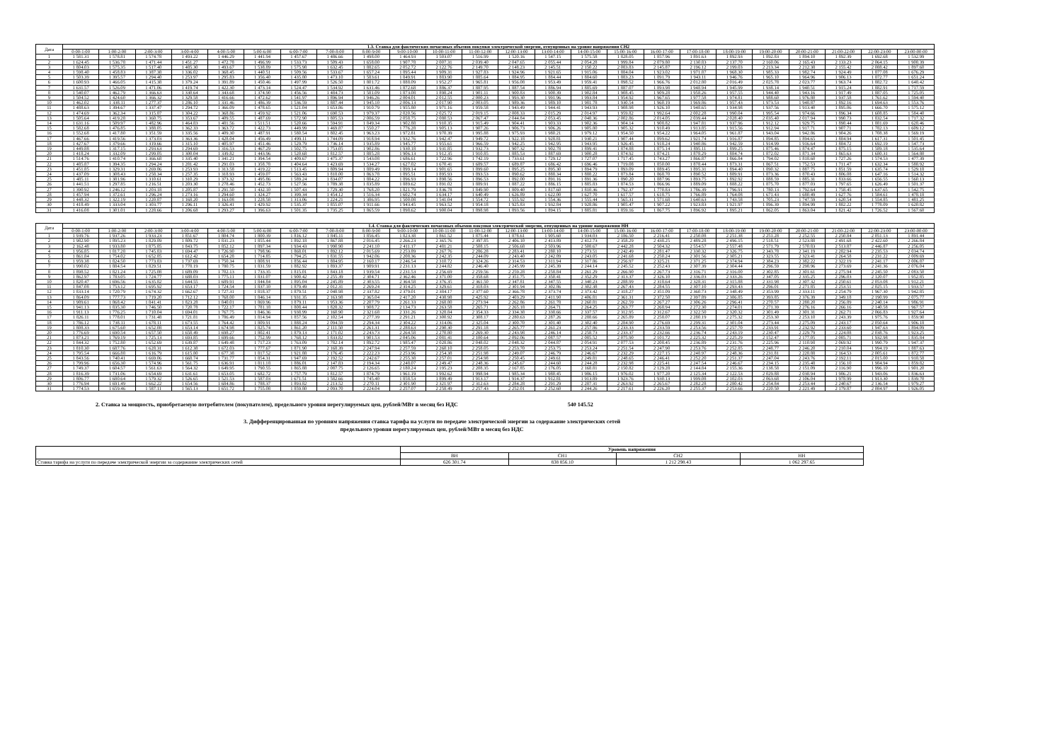| Дата | 1.3. Ставка для фактических почасовых объемов покупки электрической энергии, отпущенных на уровне напряжения СН2 | | | | | | | | | | | | | | | | | | | | | | | |
| --- | --- | --- | --- | --- | --- | --- | --- | --- | --- | --- | --- | --- | --- | --- | --- | --- | --- | --- | --- | --- | --- | --- | --- | --- |
| | 0:00-1:00 | 1:00-2:00 | 2:00-3:00 | 3:00-4:00 | 4:00-5:00 | 5:00-6:00 | 6:00-7:00 | 7:00-8:00 | 8:00-9:00 | 9:00-10:00 | 10:00-11:00 | 11:00-12:00 | 12:00-13:00 | 13:00-14:00 | 14:00-15:00 | 15:00-16:00 | 16:00-17:00 | 17:00-18:00 | 18:00-19:00 | 19:00-20:00 | 20:00-21:00 | 21:00-22:00 | 22:00-23:00 | 23:00-00:00 |
| 1 | 1 581.31 | 1 578.81 | 1 574.78 | 1 493.22 | 1 446.29 | 1 441.94 | 1 457.67 | 1 486.66 | 1 498.00 | 1 464.93 | 1 503.07 | 1 516.99 | 1 520.16 | 1 547.15 | 1 575.58 | 1 828.05 | 1 857.96 | 1 891.63 | 1 892.93 | 1 892.83 | 1 894.10 | 1 892.39 | 1 692.68 | 1 532.99 |
| 2 | 1 624.45 | 1 536.78 | 1 471.44 | 1 451.27 | 1 472.78 | 1 496.99 | 1 533.73 | 1 509.43 | 1 658.00 | 1 907.78 | 2 007.31 | 2 039.40 | 2 047.65 | 2 055.44 | 2 054.28 | 1 999.84 | 2 079.80 | 2 130.83 | 2 137.70 | 2 160.06 | 2 165.43 | 2 133.23 | 2 064.15 | 1 908.39 |
| 3 | 1 804.03 | 1 575.35 | 1 517.40 | 1 485.30 | 1 493.67 | 1 538.89 | 1 575.98 | 1 632.45 | 1 882.65 | 2 052.72 | 2 122.76 | 2 149.70 | 2 148.23 | 2 145.51 | 2 150.22 | 2 083.83 | 2 145.87 | 2 196.12 | 2 199.03 | 2 213.34 | 2 212.38 | 2 155.42 | 2 088.42 | 1 897.60 |
| 4 | 1 598.40 | 1 458.83 | 1 387.38 | 1 336.02 | 1 368.45 | 1 440.51 | 1 509.56 | 1 533.67 | 1 657.24 | 1 895.44 | 1 909.31 | 1 927.83 | 1 924.96 | 1 921.65 | 1 915.06 | 1 884.04 | 1 923.02 | 1 971.87 | 1 968.30 | 1 985.33 | 1 982.74 | 1 924.49 | 1 877.08 | 1 676.29 |
| 5 | 1 503.39 | 1 395.57 | 1 294.40 | 1 253.97 | 1 295.83 | 1 356.40 | 1 435.80 | 1 473.10 | 1 583.61 | 1 849.91 | 1 883.90 | 1 885.64 | 1 884.95 | 1 884.44 | 1 884.60 | 1 883.23 | 1 891.79 | 1 943.11 | 1 946.76 | 1 965.10 | 1 964.96 | 1 906.13 | 1 872.77 | 1 651.24 |
| 6 | 1 600.93 | 1 466.05 | 1 415.38 | 1 379.24 | 1 391.89 | 1 450.46 | 1 497.99 | 1 526.50 | 1 801.72 | 1 888.09 | 1 952.27 | 1 965.81 | 1 956.08 | 1 953.49 | 1 959.41 | 1 898.52 | 1 966.76 | 2 012.80 | 2 016.49 | 2 025.78 | 2 023.77 | 1 963.74 | 1 882.72 | 1 648.42 |
| 7 | 1 631.57 | 1 526.09 | 1 471.06 | 1 419.74 | 1 422.30 | 1 473.14 | 1 524.47 | 1 534.92 | 1 631.46 | 1 872.68 | 1 886.37 | 1 887.95 | 1 887.54 | 1 886.94 | 1 885.69 | 1 887.07 | 1 893.98 | 1 948.94 | 1 945.99 | 1 938.14 | 1 940.51 | 1 915.24 | 1 882.91 | 1 717.59 |
| 8 | 1 540.07 | 1 462.79 | 1 366.63 | 1 330.64 | 1 343.68 | 1 374.90 | 1 456.56 | 1 484.73 | 1 581.09 | 1 873.08 | 1 898.24 | 1 901.11 | 1 900.83 | 1 900.39 | 1 902.84 | 1 908.45 | 1 909.28 | 1 958.26 | 1 957.55 | 1 944.40 | 1 943.16 | 1 917.49 | 1 887.05 | 1 725.05 |
| 9 | 1 504.52 | 1 424.60 | 1 366.32 | 1 329.58 | 1 416.66 | 1 472.62 | 1 541.97 | 1 896.94 | 1 946.26 | 2 004.01 | 2 012.55 | 2 000.23 | 1 993.30 | 1 991.96 | 1 993.84 | 1 954.92 | 1 967.65 | 1 977.58 | 1 974.81 | 1 988.60 | 1 976.80 | 1 937.58 | 1 761.62 | 1 594.40 |
| 10 | 1 462.02 | 1 338.11 | 1 277.37 | 1 286.10 | 1 331.46 | 1 486.39 | 1 536.59 | 1 887.44 | 1 945.10 | 2 006.13 | 2 017.90 | 2 003.05 | 1 989.36 | 1 989.10 | 1 981.78 | 1 930.54 | 1 960.19 | 1 969.86 | 1 957.43 | 1 973.53 | 1 948.87 | 1 892.16 | 1 694.63 | 1 553.76 |
| 11 | 1 488.63 | 1 394.67 | 1 337.47 | 1 294.72 | 1 366.09 | 1 478.65 | 1 521.04 | 1 653.86 | 1 910.79 | 1 955.80 | 1 971.16 | 1 959.58 | 1 943.49 | 1 944.41 | 1 943.93 | 1 908.98 | 1 926.10 | 1 948.65 | 1 934.98 | 1 937.56 | 1 913.40 | 1 895.06 | 1 666.70 | 1 575.12 |
| 12 | 1 474.69 | 1 362.34 | 1 315.87 | 1 304.22 | 1 368.86 | 1 459.92 | 1 521.06 | 1 690.53 | 1 979.37 | 2 020.56 | 2 025.72 | 2 019.15 | 2 008.33 | 2 015.29 | 2 014.97 | 1 959.82 | 1 992.64 | 2 002.28 | 1 990.04 | 1 995.54 | 1 974.66 | 1 896.34 | 1 608.85 | 1 584.40 |
| 13 | 1 505.64 | 1 419.28 | 1 360.75 | 1 353.67 | 1 409.55 | 1 487.69 | 1 572.90 | 1 805.53 | 2 006.59 | 2 058.75 | 2 080.53 | 2 067.47 | 2 044.84 | 2 053.45 | 2 048.36 | 2 002.86 | 2 014.05 | 2 039.44 | 2 028.40 | 2 035.40 | 2 017.94 | 1 990.73 | 1 832.54 | 1 717.32 |
| 14 | 1 631.16 | 1 509.97 | 1 482.96 | 1 464.83 | 1 481.56 | 1 511.51 | 1 520.66 | 1 594.91 | 1 849.34 | 1 902.88 | 1 910.35 | 1 915.49 | 1 904.41 | 1 903.33 | 1 902.36 | 1 904.14 | 1 908.82 | 1 947.81 | 1 937.96 | 1 912.12 | 1 929.75 | 1 898.44 | 1 881.69 | 1 628.46 |
| 15 | 1 582.68 | 1 476.85 | 1 388.05 | 1 362.33 | 1 363.72 | 1 422.73 | 1 449.99 | 1 469.87 | 1 550.27 | 1 776.28 | 1 905.13 | 1 907.26 | 1 906.73 | 1 906.26 | 1 905.80 | 1 905.32 | 1 910.49 | 1 913.85 | 1 915.56 | 1 912.94 | 1 917.71 | 1 907.71 | 1 782.13 | 1 609.12 |
| 16 | 1 552.68 | 1 417.80 | 1 351.59 | 1 335.56 | 1 409.30 | 1 487.91 | 1 580.54 | 1 802.45 | 1 963.23 | 1 972.81 | 1 970.39 | 1 995.88 | 1 975.93 | 1 980.21 | 1 979.12 | 1 954.50 | 1 954.22 | 1 964.05 | 1 961.87 | 1 943.04 | 1 942.86 | 1 904.26 | 1 708.38 | 1 569.19 |
| 17 | 1 467.66 | 1 419.56 | 1 373.03 | 1 363.36 | 1 428.04 | 1 456.49 | 1 499.11 | 1 744.09 | 1 918.94 | 1 932.76 | 1 942.47 | 1 949.72 | 1 922.18 | 1 928.81 | 1 930.21 | 1 907.44 | 1 899.62 | 1 921.74 | 1 916.87 | 1 894.85 | 1 894.65 | 1 884.94 | 1 617.31 | 1 501.45 |
| 18 | 1 427.67 | 1 379.66 | 1 319.66 | 1 315.10 | 1 405.97 | 1 451.46 | 1 529.79 | 1 736.14 | 1 935.89 | 1 945.77 | 1 955.61 | 1 966.59 | 1 942.25 | 1 942.95 | 1 943.95 | 1 926.45 | 1 918.24 | 1 940.86 | 1 942.59 | 1 914.99 | 1 916.64 | 1 884.72 | 1 692.19 | 1 547.73 |
| 19 | 1 449.88 | 1 317.15 | 1 293.63 | 1 294.69 | 1 316.53 | 1 467.29 | 1 502.75 | 1 753.05 | 1 902.86 | 1 930.18 | 1 931.85 | 1 932.73 | 1 907.32 | 1 902.78 | 1 899.41 | 1 874.88 | 1 875.14 | 1 895.11 | 1 899.25 | 1 875.46 | 1 874.47 | 1 875.15 | 1 589.18 | 1 535.64 |
| 20 | 1 418.24 | 1 332.09 | 1 299.05 | 1 300.04 | 1 339.82 | 1 443.96 | 1 520.68 | 1 812.57 | 1 885.28 | 1 906.13 | 1 912.35 | 1 910.85 | 1 885.53 | 1 887.69 | 1 900.28 | 1 874.92 | 1 874.21 | 1 878.29 | 1 884.74 | 1 872.02 | 1 871.34 | 1 865.63 | 1 680.31 | 1 564.80 |
| 21 | 1 514.76 | 1 410.74 | 1 366.68 | 1 335.40 | 1 341.21 | 1 394.54 | 1 409.67 | 1 475.37 | 1 543.08 | 1 686.61 | 1 722.96 | 1 742.19 | 1 733.61 | 1 729.12 | 1 727.07 | 1 717.45 | 1 743.27 | 1 866.87 | 1 866.84 | 1 794.02 | 1 818.60 | 1 727.26 | 1 574.53 | 1 477.39 |
| 22 | 1 485.87 | 1 394.35 | 1 294.24 | 1 281.42 | 1 291.03 | 1 358.78 | 1 404.64 | 1 423.69 | 1 534.27 | 1 627.02 | 1 670.41 | 1 689.57 | 1 689.87 | 1 686.42 | 1 696.46 | 1 719.08 | 1 850.00 | 1 878.44 | 1 873.31 | 1 867.51 | 1 752.53 | 1 711.47 | 1 632.34 | 1 588.92 |
| 23 | 1 451.85 | 1 329.31 | 1 269.86 | 1 253.93 | 1 313.58 | 1 419.22 | 1 513.45 | 1 809.94 | 1 889.49 | 1 899.14 | 1 901.65 | 1 899.60 | 1 895.25 | 1 895.30 | 1 894.79 | 1 893.09 | 1 889.45 | 1 895.31 | 1 894.40 | 1 890.32 | 1 887.75 | 1 851.59 | 1 635.74 | 1 529.18 |
| 24 | 1 437.09 | 1 308.43 | 1 258.34 | 1 257.35 | 1 318.93 | 1 459.07 | 1 563.43 | 1 818.00 | 1 863.78 | 1 895.51 | 1 895.93 | 1 893.53 | 1 890.62 | 1 888.34 | 1 888.22 | 1 873.84 | 1 868.70 | 1 890.52 | 1 889.91 | 1 873.36 | 1 870.43 | 1 806.08 | 1 647.16 | 1 514.32 |
| 25 | 1 485.11 | 1 381.96 | 1 310.61 | 1 310.29 | 1 373.32 | 1 495.86 | 1 589.24 | 1 834.07 | 1 884.22 | 1 896.93 | 1 898.56 | 1 896.53 | 1 892.00 | 1 891.16 | 1 891.36 | 1 890.20 | 1 887.96 | 1 893.75 | 1 892.92 | 1 888.59 | 1 885.31 | 1 833.66 | 1 656.55 | 1 560.13 |
| 26 | 1 441.51 | 1 297.85 | 1 216.51 | 1 203.30 | 1 278.46 | 1 452.73 | 1 527.56 | 1 789.38 | 1 835.89 | 1 889.62 | 1 891.02 | 1 889.91 | 1 887.22 | 1 886.15 | 1 885.83 | 1 874.53 | 1 866.96 | 1 889.09 | 1 888.22 | 1 875.70 | 1 877.03 | 1 797.65 | 1 626.49 | 1 501.37 |
| 27 | 1 390.92 | 1 246.12 | 1 203.18 | 1 205.87 | 1 291.50 | 1 432.10 | 1 507.43 | 1 729.30 | 1 768.20 | 1 821.79 | 1 836.78 | 1 849.90 | 1 809.40 | 1 817.60 | 1 810.36 | 1 792.37 | 1 770.83 | 1 786.39 | 1 796.91 | 1 780.13 | 1 792.64 | 1 758.45 | 1 637.65 | 1 542.75 |
| 28 | 1 457.94 | 1 372.61 | 1 296.24 | 1 273.16 | 1 294.60 | 1 324.27 | 1 399.34 | 1 454.12 | 1 516.34 | 1 602.74 | 1 634.17 | 1 640.49 | 1 626.89 | 1 622.00 | 1 627.70 | 1 617.57 | 1 618.75 | 1 766.89 | 1 764.08 | 1 671.43 | 1 680.49 | 1 627.76 | 1 584.61 | 1 478.18 |
| 29 | 1 448.32 | 1 322.19 | 1 220.87 | 1 168.20 | 1 163.08 | 1 228.58 | 1 313.06 | 1 224.21 | 1 386.95 | 1 500.08 | 1 541.04 | 1 554.72 | 1 555.92 | 1 554.36 | 1 555.44 | 1 565.31 | 1 571.68 | 1 640.63 | 1 743.58 | 1 705.23 | 1 747.59 | 1 620.54 | 1 554.85 | 1 481.25 |
| 30 | 1 418.49 | 1 333.04 | 1 303.77 | 1 296.11 | 1 326.41 | 1 429.92 | 1 535.37 | 1 855.07 | 1 911.66 | 1 943.45 | 1 963.52 | 1 954.18 | 1 925.83 | 1 932.84 | 1 928.86 | 1 905.47 | 1 907.22 | 1 923.83 | 1 921.97 | 1 896.39 | 1 894.99 | 1 882.22 | 1 778.09 | 1 620.82 |
| 31 | 1 416.08 | 1 301.01 | 1 228.66 | 1 206.68 | 1 293.27 | 1 396.63 | 1 501.35 | 1 735.25 | 1 865.59 | 1 898.62 | 1 900.04 | 1 898.98 | 1 893.56 | 1 894.15 | 1 885.81 | 1 859.16 | 1 867.75 | 1 896.92 | 1 895.21 | 1 862.05 | 1 863.04 | 1 821.42 | 1 726.52 | 1 567.60 |
| Дата | 1.4. Ставка для фактических почасовых объемов покупки электрической энергии, отпущенных на уровне напряжения НН | | | | | | | | | | | | | | | | | | | | | | | |
| --- | --- | --- | --- | --- | --- | --- | --- | --- | --- | --- | --- | --- | --- | --- | --- | --- | --- | --- | --- | --- | --- | --- | --- | --- |
| | 0:00-1:00 | 1:00-2:00 | 2:00-3:00 | 3:00-4:00 | 4:00-5:00 | 5:00-6:00 | 6:00-7:00 | 7:00-8:00 | 8:00-9:00 | 9:00-10:00 | 10:00-11:00 | 11:00-12:00 | 12:00-13:00 | 13:00-14:00 | 14:00-15:00 | 15:00-16:00 | 16:00-17:00 | 17:00-18:00 | 18:00-19:00 | 19:00-20:00 | 20:00-21:00 | 21:00-22:00 | 22:00-23:00 | 23:00-00:00 |
| 1 | 1 939.76 | 1 937.26 | 1 933.23 | 1 851.67 | 1 804.74 | 1 800.39 | 1 816.12 | 1 845.11 | 1 856.45 | 1 823.38 | 1 861.52 | 1 875.44 | 1 878.61 | 1 905.60 | 1 934.03 | 2 186.50 | 2 216.41 | 2 250.08 | 2 251.38 | 2 251.28 | 2 252.55 | 2 250.84 | 2 051.13 | 1 891.44 |
| 2 | 1 982.90 | 1 895.23 | 1 829.89 | 1 809.72 | 1 831.23 | 1 855.44 | 1 892.18 | 1 867.88 | 2 016.45 | 2 266.23 | 2 365.76 | 2 397.85 | 2 406.10 | 2 413.89 | 2 412.73 | 2 358.29 | 2 438.25 | 2 489.28 | 2 496.15 | 2 518.51 | 2 523.88 | 2 491.68 | 2 422.60 | 2 266.84 |
| 3 | 2 162.48 | 1 933.80 | 1 875.85 | 1 843.75 | 1 852.12 | 1 897.34 | 1 934.43 | 1 990.90 | 2 241.10 | 2 411.17 | 2 481.21 | 2 508.15 | 2 506.68 | 2 503.96 | 2 508.67 | 2 442.28 | 2 504.32 | 2 554.57 | 2 557.48 | 2 571.79 | 2 570.83 | 2 513.87 | 2 446.87 | 2 256.05 |
| 4 | 1 956.85 | 1 817.28 | 1 745.83 | 1 694.47 | 1 726.90 | 1 798.96 | 1 868.01 | 1 892.12 | 2 015.69 | 2 253.89 | 2 267.76 | 2 286.28 | 2 283.41 | 2 280.10 | 2 273.51 | 2 242.49 | 2 281.47 | 2 330.32 | 2 326.75 | 2 343.78 | 2 341.19 | 2 282.94 | 2 235.53 | 2 034.74 |
| 5 | 1 861.84 | 1 754.02 | 1 652.85 | 1 612.42 | 1 654.28 | 1 714.85 | 1 794.25 | 1 831.55 | 1 942.06 | 2 208.36 | 2 242.35 | 2 244.09 | 2 243.40 | 2 242.89 | 2 243.05 | 2 241.68 | 2 250.24 | 2 301.56 | 2 305.21 | 2 323.55 | 2 323.41 | 2 264.58 | 2 231.22 | 2 009.69 |
| 6 | 1 959.38 | 1 824.50 | 1 773.83 | 1 737.69 | 1 750.34 | 1 808.91 | 1 856.44 | 1 884.95 | 2 160.17 | 2 246.54 | 2 310.72 | 2 324.26 | 2 314.53 | 2 311.94 | 2 317.86 | 2 256.97 | 2 325.21 | 2 371.25 | 2 374.94 | 2 384.23 | 2 382.22 | 2 322.19 | 2 241.17 | 2 006.87 |
| 7 | 1 990.02 | 1 884.54 | 1 829.51 | 1 778.19 | 1 780.75 | 1 831.59 | 1 882.92 | 1 893.37 | 1 989.91 | 2 231.13 | 2 244.82 | 2 246.40 | 2 245.99 | 2 245.39 | 2 244.14 | 2 245.52 | 2 252.43 | 2 307.39 | 2 304.44 | 2 296.59 | 2 298.96 | 2 273.69 | 2 241.36 | 2 076.04 |
| 8 | 1 898.52 | 1 821.24 | 1 725.08 | 1 689.09 | 1 702.13 | 1 733.35 | 1 815.01 | 1 843.18 | 1 939.54 | 2 231.53 | 2 256.69 | 2 259.56 | 2 259.28 | 2 258.84 | 2 261.29 | 2 266.90 | 2 267.73 | 2 316.71 | 2 316.00 | 2 302.85 | 2 301.61 | 2 275.94 | 2 245.50 | 2 083.50 |
| 9 | 1 862.97 | 1 783.05 | 1 724.77 | 1 688.03 | 1 775.11 | 1 831.07 | 1 900.42 | 2 255.39 | 2 304.71 | 2 362.46 | 2 371.00 | 2 358.68 | 2 351.75 | 2 350.41 | 2 352.29 | 2 313.37 | 2 326.10 | 2 336.03 | 2 333.26 | 2 347.05 | 2 335.25 | 2 296.03 | 2 120.07 | 1 952.85 |
| 10 | 1 820.47 | 1 696.56 | 1 635.82 | 1 644.55 | 1 689.91 | 1 844.84 | 1 895.04 | 2 245.89 | 2 303.55 | 2 364.58 | 2 376.35 | 2 361.50 | 2 347.81 | 2 347.55 | 2 340.23 | 2 288.99 | 2 318.64 | 2 328.31 | 2 315.88 | 2 331.98 | 2 307.32 | 2 250.61 | 2 053.08 | 1 912.21 |
| 11 | 1 847.08 | 1 753.12 | 1 695.92 | 1 653.17 | 1 724.54 | 1 837.10 | 1 879.49 | 2 012.31 | 2 269.24 | 2 314.25 | 2 329.61 | 2 318.03 | 2 301.94 | 2 302.86 | 2 302.38 | 2 267.43 | 2 284.55 | 2 307.10 | 2 293.43 | 2 296.01 | 2 271.85 | 2 253.51 | 2 025.15 | 1 933.57 |
| 12 | 1 833.14 | 1 720.79 | 1 674.32 | 1 662.67 | 1 727.31 | 1 818.37 | 1 879.51 | 2 048.98 | 2 337.82 | 2 379.01 | 2 384.17 | 2 377.60 | 2 366.78 | 2 373.74 | 2 373.42 | 2 318.27 | 2 351.09 | 2 360.73 | 2 348.49 | 2 353.99 | 2 333.11 | 2 254.79 | 1 967.30 | 1 942.85 |
| 13 | 1 864.09 | 1 777.73 | 1 719.20 | 1 712.12 | 1 768.00 | 1 846.14 | 1 931.35 | 2 163.98 | 2 365.04 | 2 417.20 | 2 438.98 | 2 425.92 | 2 403.29 | 2 411.90 | 2 406.81 | 2 361.31 | 2 372.50 | 2 397.89 | 2 386.85 | 2 393.85 | 2 376.39 | 2 349.18 | 2 190.99 | 2 075.77 |
| 14 | 1 989.61 | 1 868.42 | 1 841.41 | 1 823.28 | 1 840.01 | 1 869.96 | 1 879.11 | 1 953.36 | 2 207.79 | 2 261.33 | 2 268.80 | 2 273.94 | 2 262.86 | 2 261.78 | 2 260.81 | 2 262.59 | 2 267.27 | 2 306.26 | 2 296.41 | 2 270.57 | 2 288.20 | 2 256.89 | 2 240.14 | 1 986.91 |
| 15 | 1 941.13 | 1 835.30 | 1 746.50 | 1 720.78 | 1 722.17 | 1 781.18 | 1 808.44 | 1 828.32 | 1 908.72 | 2 134.73 | 2 263.58 | 2 265.71 | 2 265.18 | 2 264.71 | 2 264.25 | 2 263.77 | 2 268.94 | 2 272.30 | 2 274.01 | 2 271.39 | 2 276.16 | 2 266.16 | 2 140.58 | 1 967.57 |
| 16 | 1 911.13 | 1 776.25 | 1 710.04 | 1 694.01 | 1 767.75 | 1 846.36 | 1 938.99 | 2 160.90 | 2 321.68 | 2 331.26 | 2 328.84 | 2 354.33 | 2 334.38 | 2 338.66 | 2 337.57 | 2 312.95 | 2 312.67 | 2 322.50 | 2 320.32 | 2 301.49 | 2 301.31 | 2 262.71 | 2 066.83 | 1 927.64 |
| 17 | 1 826.11 | 1 778.01 | 1 731.48 | 1 721.81 | 1 786.49 | 1 814.94 | 1 857.56 | 2 102.54 | 2 277.39 | 2 291.21 | 2 300.92 | 2 308.17 | 2 280.63 | 2 287.26 | 2 288.66 | 2 265.89 | 2 258.07 | 2 280.19 | 2 275.32 | 2 253.30 | 2 253.10 | 2 243.39 | 1 975.76 | 1 859.90 |
| 18 | 1 786.12 | 1 738.11 | 1 678.11 | 1 673.55 | 1 764.42 | 1 809.91 | 1 888.24 | 2 094.59 | 2 294.34 | 2 304.22 | 2 314.06 | 2 325.04 | 2 300.70 | 2 301.40 | 2 302.40 | 2 284.90 | 2 276.69 | 2 299.31 | 2 301.04 | 2 273.44 | 2 275.09 | 2 243.17 | 2 050.64 | 1 906.18 |
| 19 | 1 808.33 | 1 675.60 | 1 652.08 | 1 653.14 | 1 674.98 | 1 825.74 | 1 861.20 | 2 111.50 | 2 261.31 | 2 288.63 | 2 290.30 | 2 291.18 | 2 265.77 | 2 261.23 | 2 257.86 | 2 233.33 | 2 233.59 | 2 253.56 | 2 257.70 | 2 233.91 | 2 232.92 | 2 233.60 | 1 947.63 | 1 894.09 |
| 20 | 1 776.69 | 1 690.54 | 1 657.50 | 1 658.49 | 1 698.27 | 1 802.41 | 1 879.13 | 2 171.02 | 2 243.73 | 2 264.58 | 2 270.80 | 2 269.30 | 2 243.98 | 2 246.14 | 2 258.73 | 2 233.37 | 2 232.66 | 2 236.74 | 2 243.19 | 2 230.47 | 2 229.79 | 2 224.08 | 2 038.76 | 1 923.25 |
| 21 | 1 873.21 | 1 769.19 | 1 725.13 | 1 693.85 | 1 699.66 | 1 752.99 | 1 768.12 | 1 833.82 | 1 901.53 | 2 045.06 | 2 081.41 | 2 100.64 | 2 092.06 | 2 087.57 | 2 085.52 | 2 075.90 | 2 101.72 | 2 225.32 | 2 225.29 | 2 152.47 | 2 177.05 | 2 085.71 | 1 932.98 | 1 835.84 |
| 22 | 1 844.32 | 1 752.80 | 1 652.69 | 1 639.87 | 1 649.48 | 1 717.23 | 1 763.09 | 1 782.14 | 1 892.72 | 1 985.47 | 2 028.86 | 2 048.02 | 2 048.32 | 2 044.87 | 2 054.91 | 2 077.53 | 2 208.45 | 2 236.89 | 2 231.76 | 2 225.96 | 2 110.98 | 2 069.92 | 1 990.79 | 1 947.37 |
| 23 | 1 810.30 | 1 687.76 | 1 628.31 | 1 612.38 | 1 672.03 | 1 777.67 | 1 871.90 | 2 168.39 | 2 247.94 | 2 257.59 | 2 260.10 | 2 258.05 | 2 253.70 | 2 253.75 | 2 253.24 | 2 251.54 | 2 247.90 | 2 253.76 | 2 252.85 | 2 248.77 | 2 246.20 | 2 210.04 | 1 994.19 | 1 887.63 |
| 24 | 1 795.54 | 1 666.88 | 1 616.79 | 1 615.80 | 1 677.38 | 1 817.52 | 1 921.88 | 2 176.45 | 2 222.23 | 2 253.96 | 2 254.38 | 2 251.98 | 2 249.07 | 2 246.79 | 2 246.67 | 2 232.29 | 2 227.15 | 2 248.97 | 2 248.36 | 2 231.81 | 2 228.88 | 2 164.53 | 2 005.61 | 1 872.77 |
| 25 | 1 843.56 | 1 740.41 | 1 669.06 | 1 668.74 | 1 731.77 | 1 854.31 | 1 947.69 | 2 192.52 | 2 242.67 | 2 255.38 | 2 257.01 | 2 254.98 | 2 250.45 | 2 249.61 | 2 249.81 | 2 248.65 | 2 246.41 | 2 252.20 | 2 251.37 | 2 247.04 | 2 243.76 | 2 192.11 | 2 015.00 | 1 918.58 |
| 26 | 1 799.96 | 1 656.30 | 1 574.96 | 1 561.75 | 1 636.91 | 1 811.18 | 1 886.01 | 2 147.83 | 2 194.34 | 2 248.07 | 2 249.47 | 2 248.36 | 2 245.67 | 2 244.60 | 2 244.28 | 2 232.98 | 2 225.41 | 2 247.54 | 2 246.67 | 2 234.15 | 2 235.48 | 2 156.10 | 1 984.94 | 1 859.82 |
| 27 | 1 749.37 | 1 604.57 | 1 561.63 | 1 564.32 | 1 649.95 | 1 790.55 | 1 865.88 | 2 087.75 | 2 126.65 | 2 180.24 | 2 195.23 | 2 208.35 | 2 167.85 | 2 176.05 | 2 168.81 | 2 150.82 | 2 129.28 | 2 144.84 | 2 155.36 | 2 138.58 | 2 151.09 | 2 116.90 | 1 996.10 | 1 901.20 |
| 28 | 1 816.39 | 1 731.06 | 1 654.69 | 1 631.61 | 1 653.05 | 1 682.72 | 1 757.79 | 1 812.57 | 1 874.79 | 1 961.19 | 1 992.62 | 1 998.94 | 1 985.34 | 1 980.45 | 1 986.15 | 1 976.02 | 1 977.20 | 2 125.34 | 2 122.53 | 2 029.88 | 2 038.94 | 1 986.21 | 1 943.06 | 1 836.63 |
| 29 | 1 806.77 | 1 680.64 | 1 579.32 | 1 526.65 | 1 521.53 | 1 587.03 | 1 671.51 | 1 582.66 | 1 745.40 | 1 858.53 | 1 899.49 | 1 913.17 | 1 914.37 | 1 912.81 | 1 913.89 | 1 923.76 | 1 930.13 | 1 999.08 | 2 102.03 | 2 063.68 | 2 106.04 | 1 978.99 | 1 913.30 | 1 839.70 |
| 30 | 1 776.94 | 1 691.49 | 1 662.22 | 1 654.56 | 1 684.86 | 1 788.37 | 1 893.82 | 2 213.52 | 2 270.11 | 2 301.90 | 2 321.97 | 2 312.63 | 2 284.28 | 2 291.29 | 2 287.31 | 2 263.92 | 2 265.67 | 2 282.28 | 2 280.42 | 2 254.84 | 2 253.44 | 2 240.67 | 2 136.54 | 1 979.27 |
| 31 | 1 774.53 | 1 659.46 | 1 587.11 | 1 565.13 | 1 651.72 | 1 755.08 | 1 859.80 | 2 093.70 | 2 224.04 | 2 257.07 | 2 258.49 | 2 257.43 | 2 252.01 | 2 252.60 | 2 244.26 | 2 217.61 | 2 226.20 | 2 255.37 | 2 253.66 | 2 220.50 | 2 221.49 | 2 179.87 | 2 084.97 | 1 926.05 |
2. Ставка за мощность, приобретаемую потребителем (покупателем), предельного уровня нерегулируемых цен, рублей/МВт в месяц без НДС 540 145.52
3. Дифференцированная по уровням напряжения ставка тарифа на услуги по передаче электрической энергии за содержание электрических сетей
предельного уровня нерегулируемых цен, рублей/МВт в месяц без НДС
| | Уровень напряжения | | | |
| --- | --- | --- | --- | --- |
| | ВН | СН1 | СН2 | НН |
| Ставка тарифа на услуги по передаче электрической энергии за содержание электрических сетей | 626 301.74 | 838 856.10 | 1 212 298.43 | 1 062 297.65 |